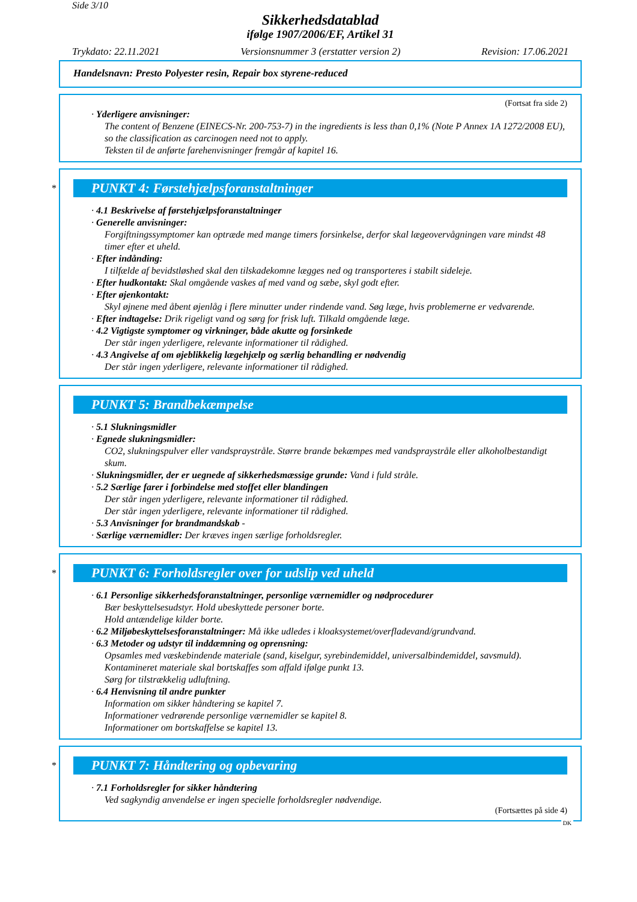Side 3/10
Sikkerhedsdatablad
ifølge 1907/2006/EF, Artikel 31
Trykdato: 22.11.2021 Versionsnummer 3 (erstatter version 2) Revision: 17.06.2021
Handelsnavn: Presto Polyester resin, Repair box styrene-reduced
(Fortsat fra side 2)
· Yderligere anvisninger:
The content of Benzene (EINECS-Nr. 200-753-7) in the ingredients is less than 0,1% (Note P Annex 1A 1272/2008 EU), so the classification as carcinogen need not to apply.
Teksten til de anførte farehenvisninger fremgår af kapitel 16.
*
PUNKT 4: Førstehjælpsforanstaltninger
· 4.1 Beskrivelse af førstehjælpsforanstaltninger
· Generelle anvisninger:
Forgiftningssymptomer kan optræde med mange timers forsinkelse, derfor skal lægeovervågningen vare mindst 48 timer efter et uheld.
· Efter indånding:
I tilfælde af bevidstløshed skal den tilskadekomne lægges ned og transporteres i stabilt sideleje.
· Efter hudkontakt: Skal omgående vaskes af med vand og sæbe, skyl godt efter.
· Efter øjenkontakt:
Skyl øjnene med åbent øjenlåg i flere minutter under rindende vand. Søg læge, hvis problemerne er vedvarende.
· Efter indtagelse: Drik rigeligt vand og sørg for frisk luft. Tilkald omgående læge.
· 4.2 Vigtigste symptomer og virkninger, både akutte og forsinkede
Der står ingen yderligere, relevante informationer til rådighed.
· 4.3 Angivelse af om øjeblikkelig lægehjælp og særlig behandling er nødvendig
Der står ingen yderligere, relevante informationer til rådighed.
PUNKT 5: Brandbekæmpelse
· 5.1 Slukningsmidler
· Egnede slukningsmidler:
CO2, slukningspulver eller vandspraystråle. Større brande bekæmpes med vandspraystråle eller alkoholbestandigt skum.
· Slukningsmidler, der er uegnede af sikkerhedsmæssige grunde: Vand i fuld stråle.
· 5.2 Særlige farer i forbindelse med stoffet eller blandingen
Der står ingen yderligere, relevante informationer til rådighed.
Der står ingen yderligere, relevante informationer til rådighed.
· 5.3 Anvisninger for brandmandskab -
· Særlige værnemidler: Der kræves ingen særlige forholdsregler.
*
PUNKT 6: Forholdsregler over for udslip ved uheld
· 6.1 Personlige sikkerhedsforanstaltninger, personlige værnemidler og nødprocedurer
Bær beskyttelsesudstyr. Hold ubeskyttede personer borte.
Hold antændelige kilder borte.
· 6.2 Miljøbeskyttelsesforanstaltninger: Må ikke udledes i kloaksystemet/overfladevand/grundvand.
· 6.3 Metoder og udstyr til inddæmning og oprensning:
Opsamles med væskebindende materiale (sand, kiselgur, syrebindemiddel, universalbindemiddel, savsmuld).
Kontamineret materiale skal bortskaffes som affald ifølge punkt 13.
Sørg for tilstrækkelig udluftning.
· 6.4 Henvisning til andre punkter
Information om sikker håndtering se kapitel 7.
Informationer vedrørende personlige værnemidler se kapitel 8.
Informationer om bortskaffelse se kapitel 13.
*
PUNKT 7: Håndtering og opbevaring
· 7.1 Forholdsregler for sikker håndtering
Ved sagkyndig anvendelse er ingen specielle forholdsregler nødvendige.
(Fortsættes på side 4)
DK